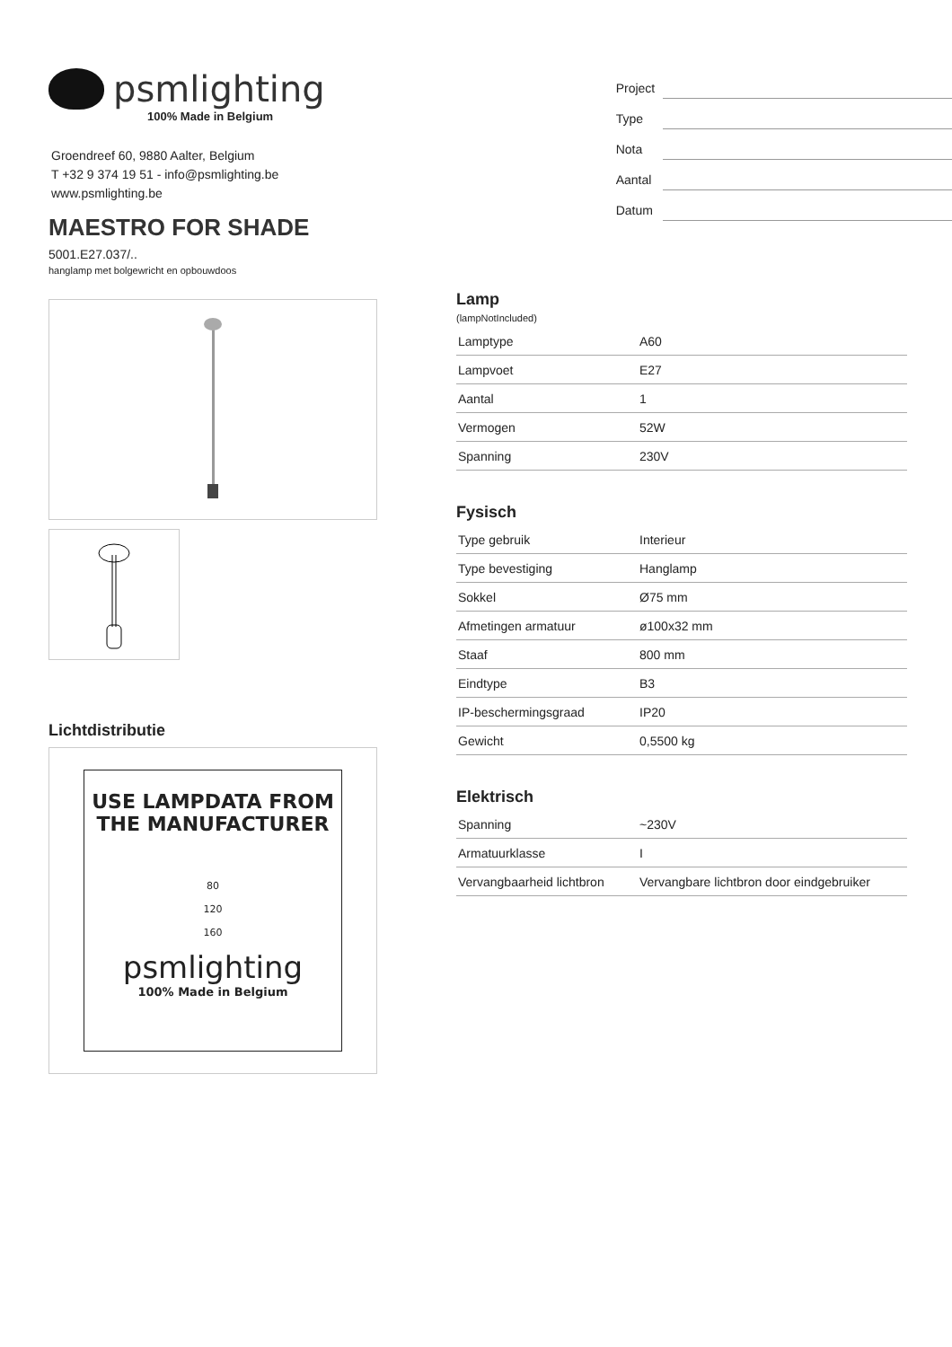psmlighting
100% Made in Belgium
Groendreef 60, 9880 Aalter, Belgium
T +32 9 374 19 51 - info@psmlighting.be
www.psmlighting.be
MAESTRO FOR SHADE
5001.E27.037/..
hanglamp met bolgewricht en opbouwdoos
Project
Type
Nota
Aantal
Datum
Lichtdistributie
USE LAMPDATA FROM
THE MANUFACTURER
80
120
160
psmlighting
100% Made in Belgium
Lamp
(lampNotIncluded)
| Lamptype | A60 |
| Lampvoet | E27 |
| Aantal | 1 |
| Vermogen | 52W |
| Spanning | 230V |
Fysisch
| Type gebruik | Interieur |
| Type bevestiging | Hanglamp |
| Sokkel | Ø75 mm |
| Afmetingen armatuur | ø100x32 mm |
| Staaf | 800 mm |
| Eindtype | B3 |
| IP-beschermingsgraad | IP20 |
| Gewicht | 0,5500 kg |
Elektrisch
| Spanning | ~230V |
| Armatuurklasse | I |
| Vervangbaarheid lichtbron | Vervangbare lichtbron door eindgebruiker |